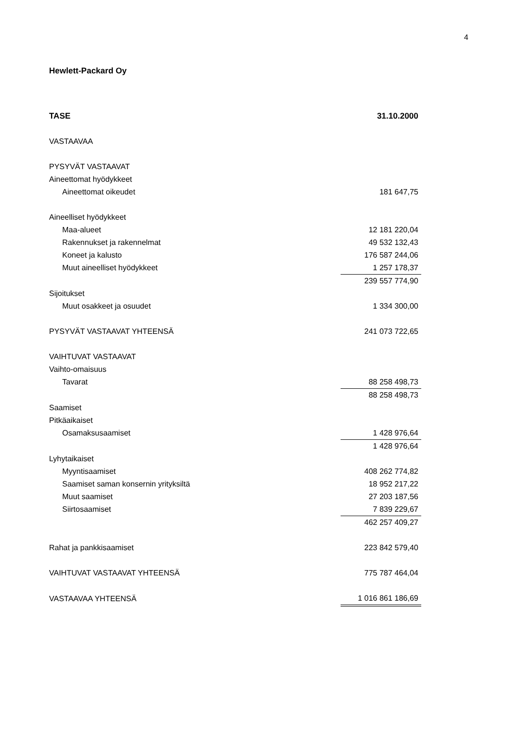4
Hewlett-Packard Oy
| TASE | 31.10.2000 |
| --- | --- |
| VASTAAVAA | |
| PYSYVÄT VASTAAVAT | |
| Aineettomat hyödykkeet | |
| Aineettomat oikeudet | 181 647,75 |
| Aineelliset hyödykkeet | |
| Maa-alueet | 12 181 220,04 |
| Rakennukset ja rakennelmat | 49 532 132,43 |
| Koneet ja kalusto | 176 587 244,06 |
| Muut aineelliset hyödykkeet | 1 257 178,37 |
| | 239 557 774,90 |
| Sijoitukset | |
| Muut osakkeet ja osuudet | 1 334 300,00 |
| PYSYVÄT VASTAAVAT YHTEENSÄ | 241 073 722,65 |
| VAIHTUVAT VASTAAVAT | |
| Vaihto-omaisuus | |
| Tavarat | 88 258 498,73 |
| | 88 258 498,73 |
| Saamiset | |
| Pitkäaikaiset | |
| Osamaksusaamiset | 1 428 976,64 |
| | 1 428 976,64 |
| Lyhytaikaiset | |
| Myyntisaamiset | 408 262 774,82 |
| Saamiset saman konsernin yrityksiltä | 18 952 217,22 |
| Muut saamiset | 27 203 187,56 |
| Siirtosaamiset | 7 839 229,67 |
| | 462 257 409,27 |
| Rahat ja pankkisaamiset | 223 842 579,40 |
| VAIHTUVAT VASTAAVAT YHTEENSÄ | 775 787 464,04 |
| VASTAAVAA YHTEENSÄ | 1 016 861 186,69 |